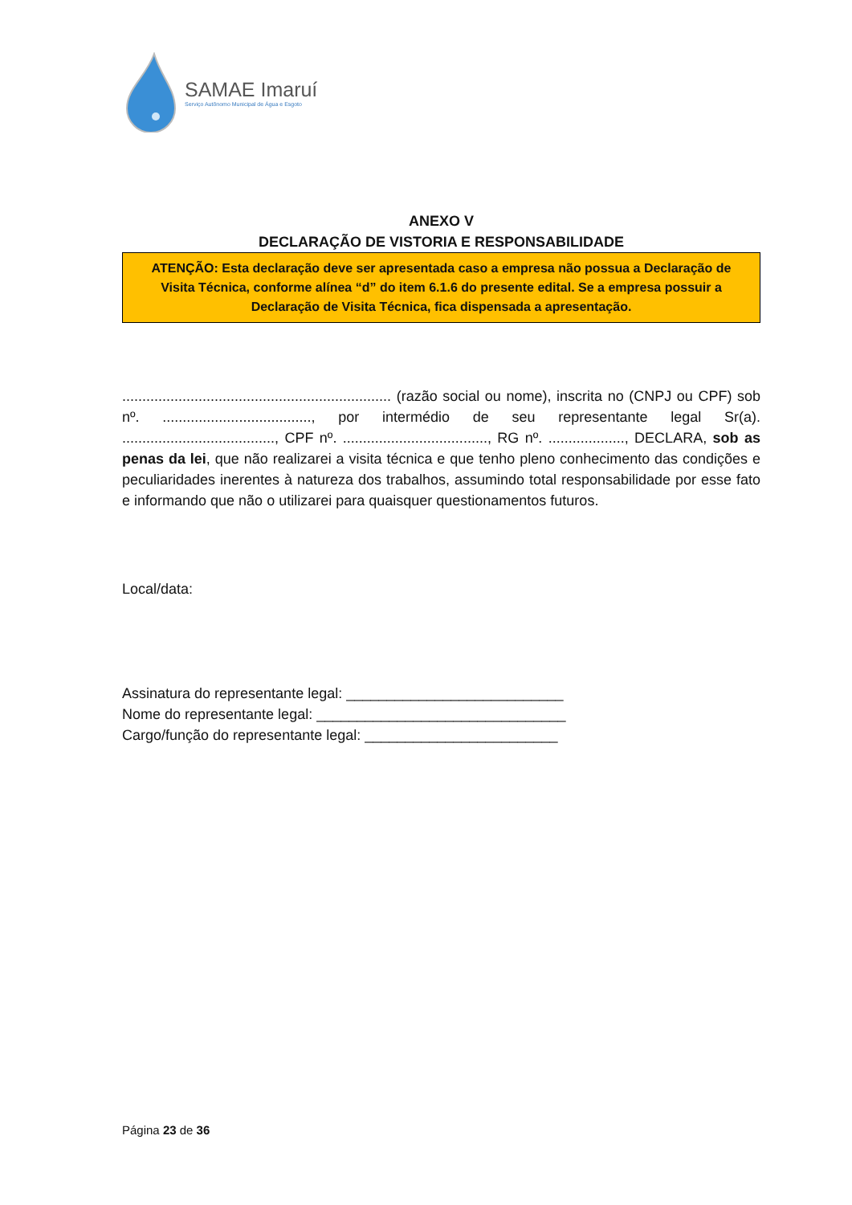SAMAE Imaruí
Serviço Autônomo Municipal de Água e Esgoto
ANEXO V
DECLARAÇÃO DE VISTORIA E RESPONSABILIDADE
ATENÇÃO: Esta declaração deve ser apresentada caso a empresa não possua a Declaração de Visita Técnica, conforme alínea “d” do item 6.1.6 do presente edital. Se a empresa possuir a Declaração de Visita Técnica, fica dispensada a apresentação.
................................................................... (razão social ou nome), inscrita no (CNPJ ou CPF) sob nº. ....................................., por intermédio de seu representante legal Sr(a). ......................................, CPF nº. ...................................., RG nº. ..................., DECLARA, sob as penas da lei, que não realizarei a visita técnica e que tenho pleno conhecimento das condições e peculiaridades inerentes à natureza dos trabalhos, assumindo total responsabilidade por esse fato e informando que não o utilizarei para quaisquer questionamentos futuros.
Local/data:
Assinatura do representante legal: ___________________________
Nome do representante legal: _______________________________
Cargo/função do representante legal: ________________________
Página 23 de 36